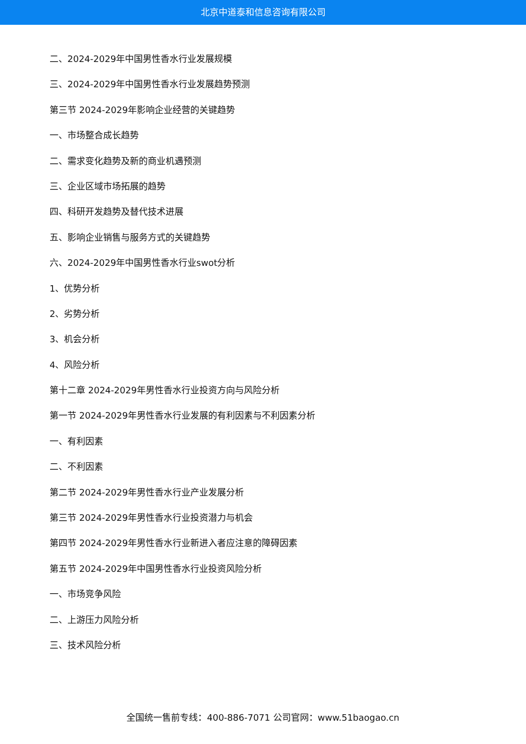北京中道泰和信息咨询有限公司
二、2024-2029年中国男性香水行业发展规模
三、2024-2029年中国男性香水行业发展趋势预测
第三节 2024-2029年影响企业经营的关键趋势
一、市场整合成长趋势
二、需求变化趋势及新的商业机遇预测
三、企业区域市场拓展的趋势
四、科研开发趋势及替代技术进展
五、影响企业销售与服务方式的关键趋势
六、2024-2029年中国男性香水行业swot分析
1、优势分析
2、劣势分析
3、机会分析
4、风险分析
第十二章 2024-2029年男性香水行业投资方向与风险分析
第一节 2024-2029年男性香水行业发展的有利因素与不利因素分析
一、有利因素
二、不利因素
第二节 2024-2029年男性香水行业产业发展分析
第三节 2024-2029年男性香水行业投资潜力与机会
第四节 2024-2029年男性香水行业新进入者应注意的障碍因素
第五节 2024-2029年中国男性香水行业投资风险分析
一、市场竞争风险
二、上游压力风险分析
三、技术风险分析
全国统一售前专线：400-886-7071 公司官网：www.51baogao.cn